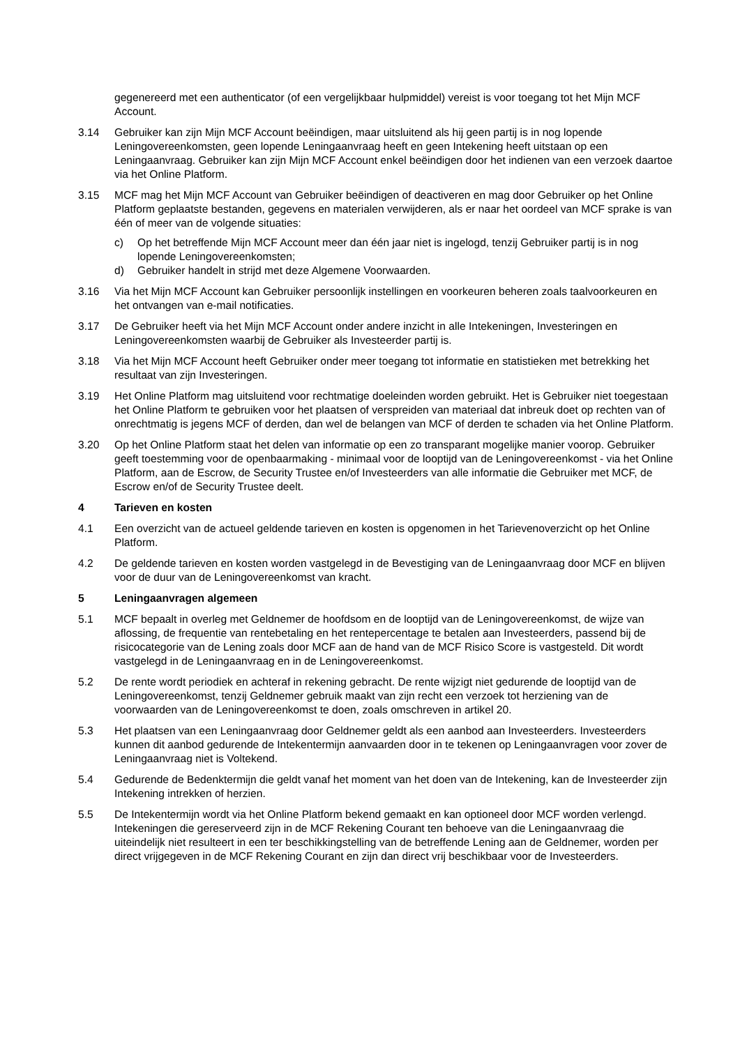gegenereerd met een authenticator (of een vergelijkbaar hulpmiddel) vereist is voor toegang tot het Mijn MCF Account.
3.14 Gebruiker kan zijn Mijn MCF Account beëindigen, maar uitsluitend als hij geen partij is in nog lopende Leningovereenkomsten, geen lopende Leningaanvraag heeft en geen Intekening heeft uitstaan op een Leningaanvraag. Gebruiker kan zijn Mijn MCF Account enkel beëindigen door het indienen van een verzoek daartoe via het Online Platform.
3.15 MCF mag het Mijn MCF Account van Gebruiker beëindigen of deactiveren en mag door Gebruiker op het Online Platform geplaatste bestanden, gegevens en materialen verwijderen, als er naar het oordeel van MCF sprake is van één of meer van de volgende situaties:
c) Op het betreffende Mijn MCF Account meer dan één jaar niet is ingelogd, tenzij Gebruiker partij is in nog lopende Leningovereenkomsten;
d) Gebruiker handelt in strijd met deze Algemene Voorwaarden.
3.16 Via het Mijn MCF Account kan Gebruiker persoonlijk instellingen en voorkeuren beheren zoals taalvoorkeuren en het ontvangen van e-mail notificaties.
3.17 De Gebruiker heeft via het Mijn MCF Account onder andere inzicht in alle Intekeningen, Investeringen en Leningovereenkomsten waarbij de Gebruiker als Investeerder partij is.
3.18 Via het Mijn MCF Account heeft Gebruiker onder meer toegang tot informatie en statistieken met betrekking het resultaat van zijn Investeringen.
3.19 Het Online Platform mag uitsluitend voor rechtmatige doeleinden worden gebruikt. Het is Gebruiker niet toegestaan het Online Platform te gebruiken voor het plaatsen of verspreiden van materiaal dat inbreuk doet op rechten van of onrechtmatig is jegens MCF of derden, dan wel de belangen van MCF of derden te schaden via het Online Platform.
3.20 Op het Online Platform staat het delen van informatie op een zo transparant mogelijke manier voorop. Gebruiker geeft toestemming voor de openbaarmaking - minimaal voor de looptijd van de Leningovereenkomst - via het Online Platform, aan de Escrow, de Security Trustee en/of Investeerders van alle informatie die Gebruiker met MCF, de Escrow en/of de Security Trustee deelt.
4 Tarieven en kosten
4.1 Een overzicht van de actueel geldende tarieven en kosten is opgenomen in het Tarievenoverzicht op het Online Platform.
4.2 De geldende tarieven en kosten worden vastgelegd in de Bevestiging van de Leningaanvraag door MCF en blijven voor de duur van de Leningovereenkomst van kracht.
5 Leningaanvragen algemeen
5.1 MCF bepaalt in overleg met Geldnemer de hoofdsom en de looptijd van de Leningovereenkomst, de wijze van aflossing, de frequentie van rentebetaling en het rentepercentage te betalen aan Investeerders, passend bij de risicocategorie van de Lening zoals door MCF aan de hand van de MCF Risico Score is vastgesteld. Dit wordt vastgelegd in de Leningaanvraag en in de Leningovereenkomst.
5.2 De rente wordt periodiek en achteraf in rekening gebracht. De rente wijzigt niet gedurende de looptijd van de Leningovereenkomst, tenzij Geldnemer gebruik maakt van zijn recht een verzoek tot herziening van de voorwaarden van de Leningovereenkomst te doen, zoals omschreven in artikel 20.
5.3 Het plaatsen van een Leningaanvraag door Geldnemer geldt als een aanbod aan Investeerders. Investeerders kunnen dit aanbod gedurende de Intekentermijn aanvaarden door in te tekenen op Leningaanvragen voor zover de Leningaanvraag niet is Voltekend.
5.4 Gedurende de Bedenktermijn die geldt vanaf het moment van het doen van de Intekening, kan de Investeerder zijn Intekening intrekken of herzien.
5.5 De Intekentermijn wordt via het Online Platform bekend gemaakt en kan optioneel door MCF worden verlengd. Intekeningen die gereserveerd zijn in de MCF Rekening Courant ten behoeve van die Leningaanvraag die uiteindelijk niet resulteert in een ter beschikkingstelling van de betreffende Lening aan de Geldnemer, worden per direct vrijgegeven in de MCF Rekening Courant en zijn dan direct vrij beschikbaar voor de Investeerders.